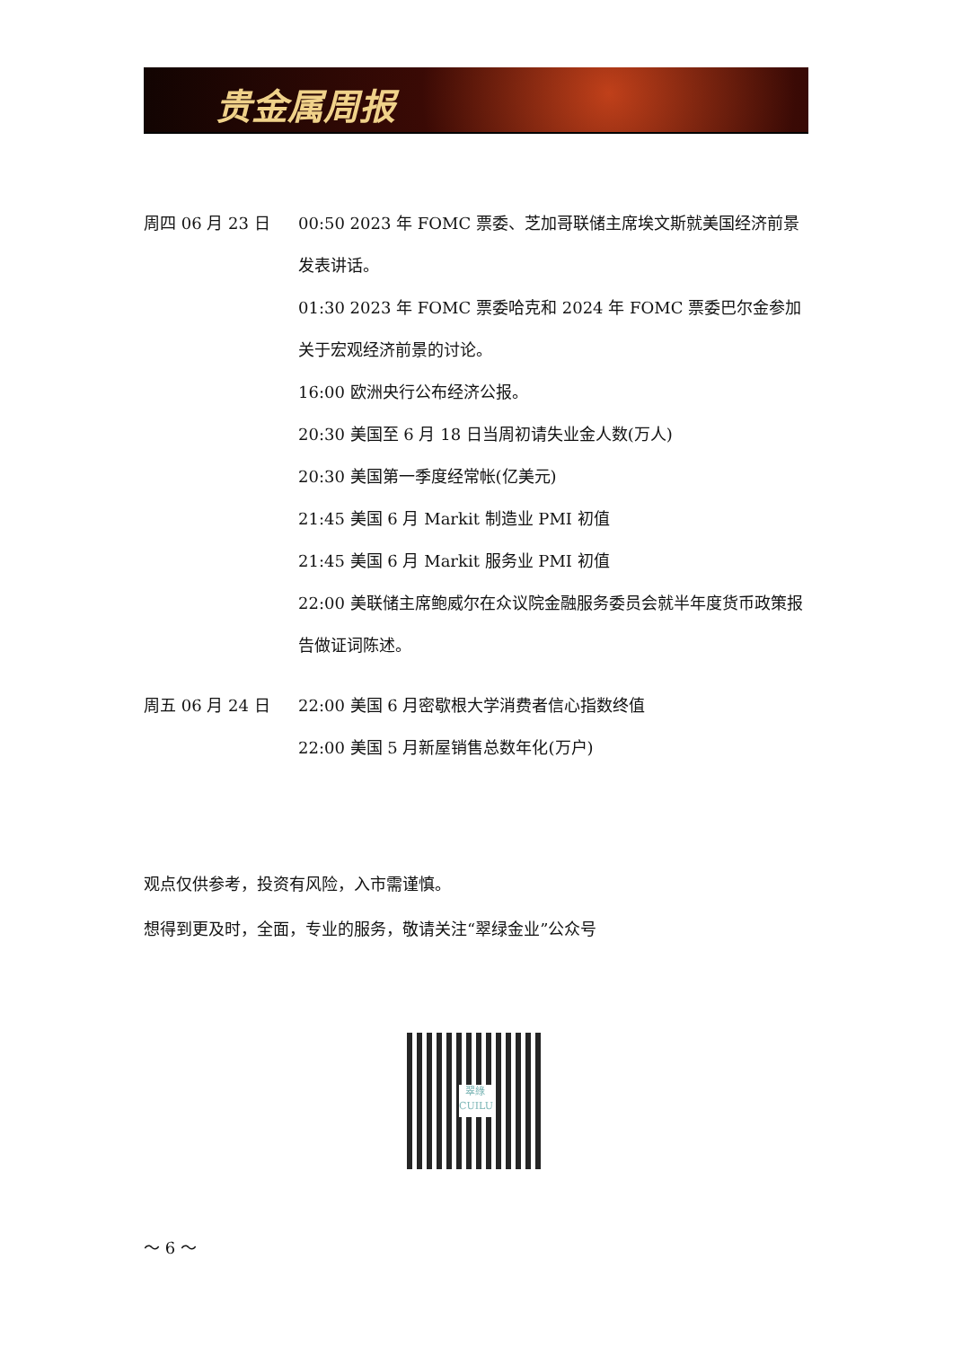贵金属周报
周四 06 月 23 日 00:50 2023 年 FOMC 票委、芝加哥联储主席埃文斯就美国经济前景发表讲话。
01:30 2023 年 FOMC 票委哈克和 2024 年 FOMC 票委巴尔金参加关于宏观经济前景的讨论。
16:00 欧洲央行公布经济公报。
20:30 美国至 6 月 18 日当周初请失业金人数(万人)
20:30 美国第一季度经常帐(亿美元)
21:45 美国 6 月 Markit 制造业 PMI 初值
21:45 美国 6 月 Markit 服务业 PMI 初值
22:00 美联储主席鲍威尔在众议院金融服务委员会就半年度货币政策报告做证词陈述。
周五 06 月 24 日 22:00 美国 6 月密歇根大学消费者信心指数终值
22:00 美国 5 月新屋销售总数年化(万户)
观点仅供参考，投资有风险，入市需谨慎。
想得到更及时，全面，专业的服务，敬请关注“翠绿金业”公众号
翠綠
CUILU
～ 6 ～